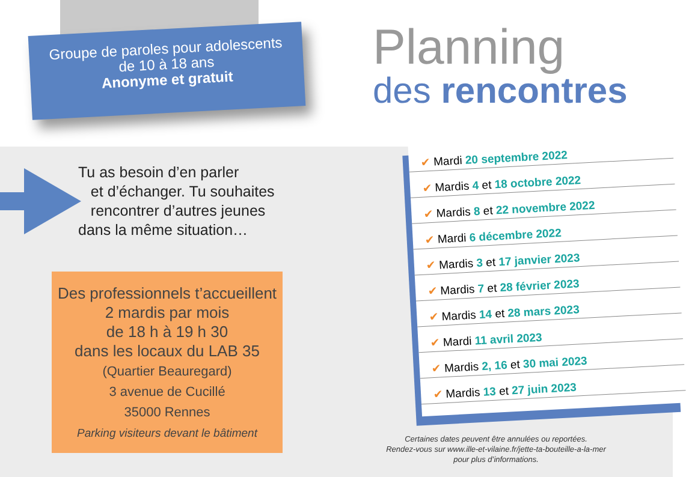Groupe de paroles pour adolescents
de 10 à 18 ans
Anonyme et gratuit
Planning
des rencontres
Tu as besoin d’en parler
et d’échanger. Tu souhaites
rencontrer d’autres jeunes
dans la même situation…
Des professionnels t’accueillent
2 mardis par mois
de 18 h à 19 h 30
dans les locaux du LAB 35
(Quartier Beauregard)
3 avenue de Cucillé
35000 Rennes
Parking visiteurs devant le bâtiment
✔ Mardi 20 septembre 2022
✔ Mardis 4 et 18 octobre 2022
✔ Mardis 8 et 22 novembre 2022
✔ Mardi 6 décembre 2022
✔ Mardis 3 et 17 janvier 2023
✔ Mardis 7 et 28 février 2023
✔ Mardis 14 et 28 mars 2023
✔ Mardi 11 avril 2023
✔ Mardis 2, 16 et 30 mai 2023
✔ Mardis 13 et 27 juin 2023
Certaines dates peuvent être annulées ou reportées.
Rendez-vous sur www.ille-et-vilaine.fr/jette-ta-bouteille-a-la-mer
pour plus d’informations.